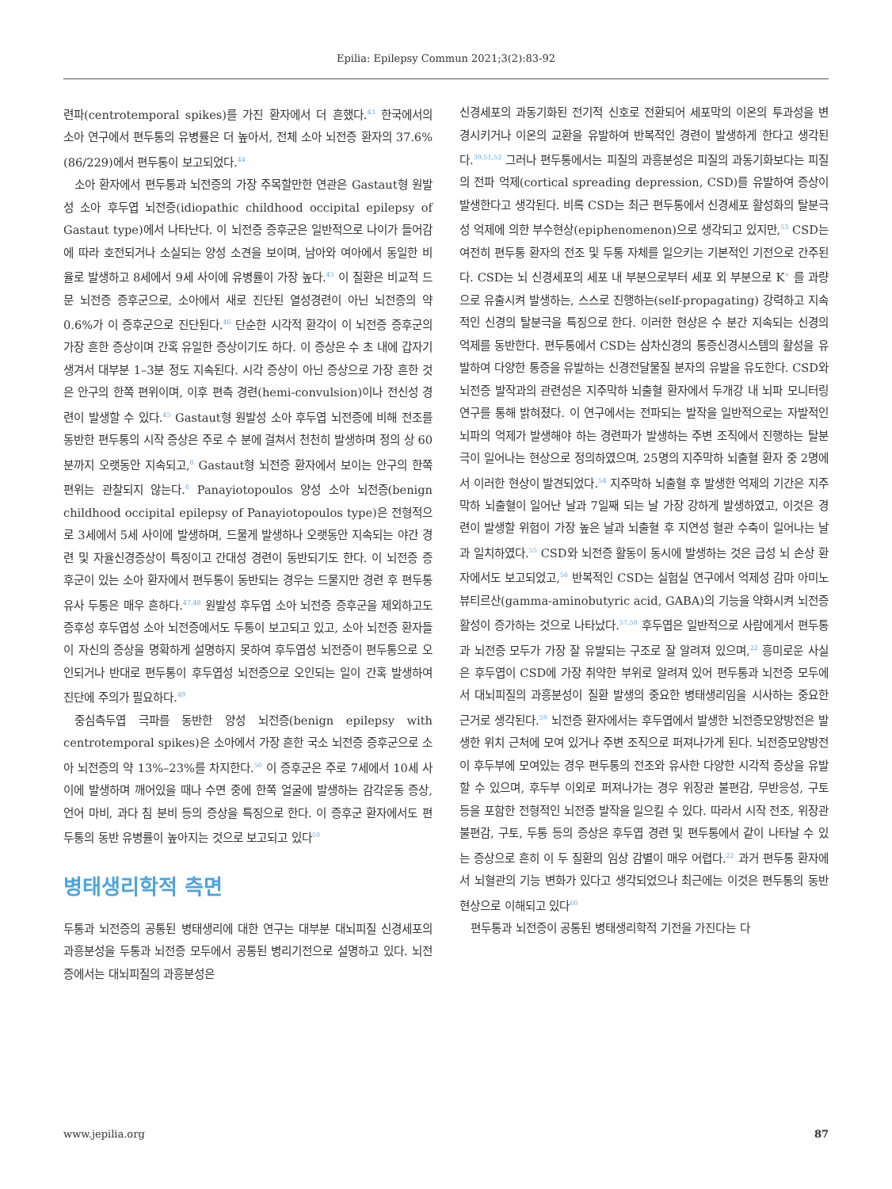Epilia: Epilepsy Commun 2021;3(2):83-92
련파(centrotemporal spikes)를 가진 환자에서 더 흔했다.<sup>43</sup> 한국에서의 소아 연구에서 편두통의 유병률은 더 높아서, 전체 소아 뇌전증 환자의 37.6% (86/229)에서 편두통이 보고되었다.<sup>44</sup>
소아 환자에서 편두통과 뇌전증의 가장 주목할만한 연관은 Gastaut형 원발성 소아 후두엽 뇌전증(idiopathic childhood occipital epilepsy of Gastaut type)에서 나타난다. 이 뇌전증 증후군은 일반적으로 나이가 들어감에 따라 호전되거나 소실되는 양성 소견을 보이며, 남아와 여아에서 동일한 비율로 발생하고 8세에서 9세 사이에 유병률이 가장 높다.<sup>45</sup> 이 질환은 비교적 드문 뇌전증 증후군으로, 소아에서 새로 진단된 열성경련이 아닌 뇌전증의 약 0.6%가 이 증후군으로 진단된다.<sup>46</sup> 단순한 시각적 환각이 이 뇌전증 증후군의 가장 흔한 증상이며 간혹 유일한 증상이기도 하다. 이 증상은 수 초 내에 갑자기 생겨서 대부분 1–3분 정도 지속된다. 시각 증상이 아닌 증상으로 가장 흔한 것은 안구의 한쪽 편위이며, 이후 편측 경련(hemi-convulsion)이나 전신성 경련이 발생할 수 있다.<sup>45</sup> Gastaut형 원발성 소아 후두엽 뇌전증에 비해 전조를 동반한 편두통의 시작 증상은 주로 수 분에 걸쳐서 천천히 발생하며 정의 상 60분까지 오랫동안 지속되고,<sup>8</sup> Gastaut형 뇌전증 환자에서 보이는 안구의 한쪽 편위는 관찰되지 않는다.<sup>6</sup> Panayiotopoulos 양성 소아 뇌전증(benign childhood occipital epilepsy of Panayiotopoulos type)은 전형적으로 3세에서 5세 사이에 발생하며, 드물게 발생하나 오랫동안 지속되는 야간 경련 및 자율신경증상이 특징이고 간대성 경련이 동반되기도 한다. 이 뇌전증 증후군이 있는 소아 환자에서 편두통이 동반되는 경우는 드물지만 경련 후 편두통 유사 두통은 매우 흔하다.<sup>47,48</sup> 원발성 후두엽 소아 뇌전증 증후군을 제외하고도 증후성 후두엽성 소아 뇌전증에서도 두통이 보고되고 있고, 소아 뇌전증 환자들이 자신의 증상을 명확하게 설명하지 못하여 후두엽성 뇌전증이 편두통으로 오인되거나 반대로 편두통이 후두엽성 뇌전증으로 오인되는 일이 간혹 발생하여 진단에 주의가 필요하다.<sup>49</sup>
중심측두엽 극파를 동반한 양성 뇌전증(benign epilepsy with centrotemporal spikes)은 소아에서 가장 흔한 국소 뇌전증 증후군으로 소아 뇌전증의 약 13%–23%를 차지한다.<sup>50</sup> 이 증후군은 주로 7세에서 10세 사이에 발생하며 깨어있을 때나 수면 중에 한쪽 얼굴에 발생하는 감각운동 증상, 언어 마비, 과다 침 분비 등의 증상을 특징으로 한다. 이 증후군 환자에서도 편두통의 동반 유병률이 높아지는 것으로 보고되고 있다<sup>50</sup>
병태생리학적 측면
두통과 뇌전증의 공통된 병태생리에 대한 연구는 대부분 대뇌피질 신경세포의 과흥분성을 두통과 뇌전증 모두에서 공통된 병리기전으로 설명하고 있다. 뇌전증에서는 대뇌피질의 과흥분성은
신경세포의 과동기화된 전기적 신호로 전환되어 세포막의 이온의 투과성을 변경시키거나 이온의 교환을 유발하여 반복적인 경련이 발생하게 한다고 생각된다.<sup>39,51,52</sup> 그러나 편두통에서는 피질의 과흥분성은 피질의 과동기화보다는 피질의 전파 억제(cortical spreading depression, CSD)를 유발하여 증상이 발생한다고 생각된다. 비록 CSD는 최근 편두통에서 신경세포 활성화의 탈분극성 억제에 의한 부수현상(epiphenomenon)으로 생각되고 있지만,<sup>53</sup> CSD는 여전히 편두통 환자의 전조 및 두통 자체를 일으키는 기본적인 기전으로 간주된다. CSD는 뇌 신경세포의 세포 내 부분으로부터 세포 외 부분으로 K<sup>+</sup> 를 과량으로 유출시켜 발생하는, 스스로 진행하는(self-propagating) 강력하고 지속적인 신경의 탈분극을 특징으로 한다. 이러한 현상은 수 분간 지속되는 신경의 억제를 동반한다. 편두통에서 CSD는 삼차신경의 통증신경시스템의 활성을 유발하여 다양한 통증을 유발하는 신경전달물질 분자의 유발을 유도한다. CSD와 뇌전증 발작과의 관련성은 지주막하 뇌출혈 환자에서 두개강 내 뇌파 모니터링 연구를 통해 밝혀졌다. 이 연구에서는 전파되는 발작을 일반적으로는 자발적인 뇌파의 억제가 발생해야 하는 경련파가 발생하는 주변 조직에서 진행하는 탈분극이 일어나는 현상으로 정의하였으며, 25명의 지주막하 뇌출혈 환자 중 2명에서 이러한 현상이 발견되었다.<sup>54</sup> 지주막하 뇌출혈 후 발생한 억제의 기간은 지주막하 뇌출혈이 일어난 날과 7일째 되는 날 가장 강하게 발생하였고, 이것은 경련이 발생할 위험이 가장 높은 날과 뇌출혈 후 지연성 혈관 수축이 일어나는 날과 일치하였다.<sup>55</sup> CSD와 뇌전증 활동이 동시에 발생하는 것은 급성 뇌 손상 환자에서도 보고되었고,<sup>56</sup> 반복적인 CSD는 실험실 연구에서 억제성 감마 아미노뷰티르산(gamma-aminobutyric acid, GABA)의 기능을 약화시켜 뇌전증 활성이 증가하는 것으로 나타났다.<sup>57,58</sup> 후두엽은 일반적으로 사람에게서 편두통과 뇌전증 모두가 가장 잘 유발되는 구조로 잘 알려져 있으며,<sup>22</sup> 흥미로운 사실은 후두엽이 CSD에 가장 취약한 부위로 알려져 있어 편두통과 뇌전증 모두에서 대뇌피질의 과흥분성이 질환 발생의 중요한 병태생리임을 시사하는 중요한 근거로 생각된다.<sup>59</sup> 뇌전증 환자에서는 후두엽에서 발생한 뇌전증모양방전은 발생한 위치 근처에 모여 있거나 주변 조직으로 퍼져나가게 된다. 뇌전증모양방전이 후두부에 모여있는 경우 편두통의 전조와 유사한 다양한 시각적 증상을 유발할 수 있으며, 후두부 이외로 퍼져나가는 경우 위장관 불편감, 무반응성, 구토 등을 포함한 전형적인 뇌전증 발작을 일으킬 수 있다. 따라서 시작 전조, 위장관 불편감, 구토, 두통 등의 증상은 후두엽 경련 및 편두통에서 같이 나타날 수 있는 증상으로 흔히 이 두 질환의 임상 감별이 매우 어렵다.<sup>22</sup> 과거 편두통 환자에서 뇌혈관의 기능 변화가 있다고 생각되었으나 최근에는 이것은 편두통의 동반현상으로 이해되고 있다<sup>60</sup>
편두통과 뇌전증이 공통된 병태생리학적 기전을 가진다는 다
www.jepilia.org 87